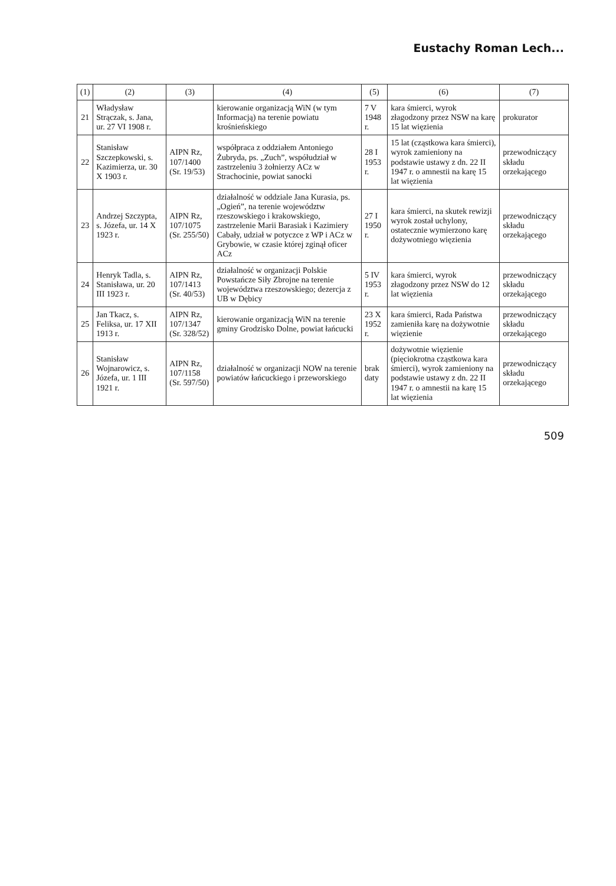Eustachy Roman Lech...
| (1) | (2) | (3) | (4) | (5) | (6) | (7) |
| --- | --- | --- | --- | --- | --- | --- |
| 21 | Władysław Strączak, s. Jana, ur. 27 VI 1908 r. | | kierowanie organizacją WiN (w tym Informacją) na terenie powiatu krośnieńskiego | 7 V 1948 r. | kara śmierci, wyrok złagodzony przez NSW na karę 15 lat więzienia | prokurator |
| 22 | Stanisław Szczepkowski, s. Kazimierza, ur. 30 X 1903 r. | AIPN Rz, 107/1400 (Sr. 19/53) | współpraca z oddziałem Antoniego Żubryda, ps. „Zuch”, współudział w zastrzeleniu 3 żołnierzy ACz w Strachocinie, powiat sanocki | 28 I 1953 r. | 15 lat (cząstkowa kara śmierci), wyrok zamieniony na podstawie ustawy z dn. 22 II 1947 r. o amnestii na karę 15 lat więzienia | przewodniczący składu orzekającego |
| 23 | Andrzej Szczypta, s. Józefa, ur. 14 X 1923 r. | AIPN Rz, 107/1075 (Sr. 255/50) | działalność w oddziale Jana Kurasia, ps. „Ogień”, na terenie województw rzeszowskiego i krakowskiego, zastrzelenie Marii Barasiak i Kazimiery Cabały, udział w potyczce z WP i ACz w Grybowie, w czasie której zginął oficer ACz | 27 I 1950 r. | kara śmierci, na skutek rewizji wyrok został uchylony, ostatecznie wymierzono karę dożywotniego więzienia | przewodniczący składu orzekającego |
| 24 | Henryk Tadla, s. Stanisława, ur. 20 III 1923 r. | AIPN Rz, 107/1413 (Sr. 40/53) | działalność w organizacji Polskie Powstańcze Siły Zbrojne na terenie województwa rzeszowskiego; dezercja z UB w Dębicy | 5 IV 1953 r. | kara śmierci, wyrok złagodzony przez NSW do 12 lat więzienia | przewodniczący składu orzekającego |
| 25 | Jan Tkacz, s. Feliksa, ur. 17 XII 1913 r. | AIPN Rz, 107/1347 (Sr. 328/52) | kierowanie organizacją WiN na terenie gminy Grodzisko Dolne, powiat łańcucki | 23 X 1952 r. | kara śmierci, Rada Państwa zamieniła karę na dożywotnie więzienie | przewodniczący składu orzekającego |
| 26 | Stanisław Wojnarowicz, s. Józefa, ur. 1 III 1921 r. | AIPN Rz, 107/1158 (Sr. 597/50) | działalność w organizacji NOW na terenie powiatów łańcuckiego i przeworskiego | brak daty | dożywotnie więzienie (pięciokrotna cząstkowa kara śmierci), wyrok zamieniony na podstawie ustawy z dn. 22 II 1947 r. o amnestii na karę 15 lat więzienia | przewodniczący składu orzekającego |
509